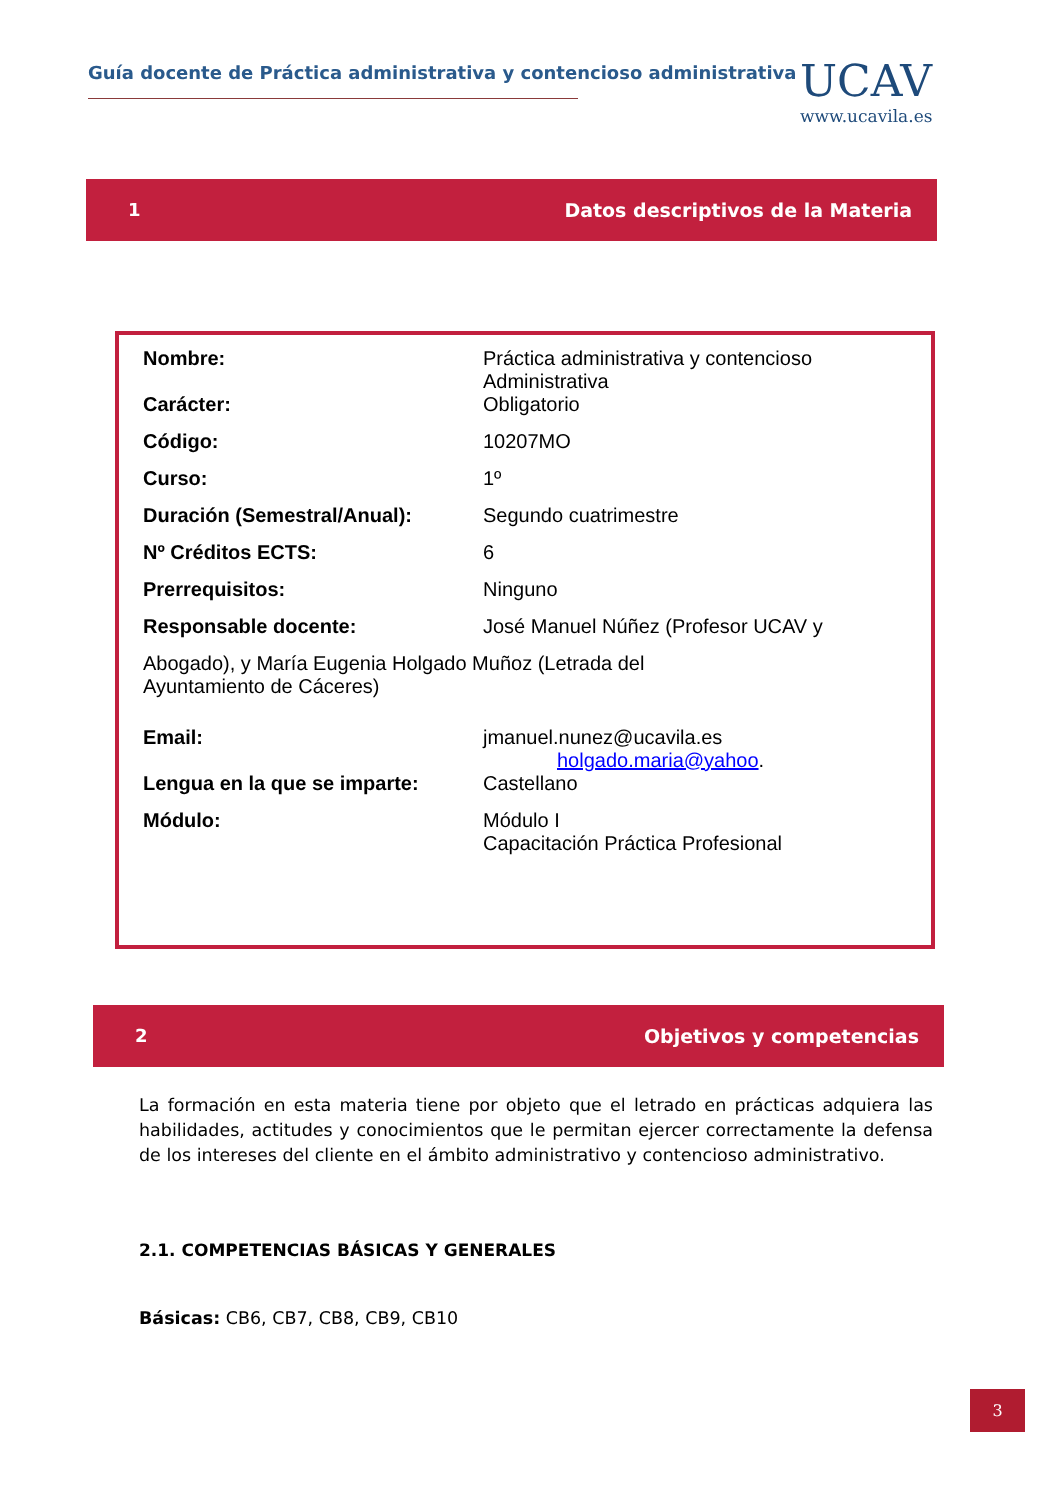Guía docente de Práctica administrativa y contencioso administrativa
UCAV
www.ucavila.es
1 Datos descriptivos de la Materia
| Nombre: | Práctica administrativa y contencioso Administrativa |
| Carácter: | Obligatorio |
| Código: | 10207MO |
| Curso: | 1º |
| Duración (Semestral/Anual): | Segundo cuatrimestre |
| Nº Créditos ECTS: | 6 |
| Prerrequisitos: | Ninguno |
| Responsable docente: | José Manuel Núñez (Profesor UCAV y |
| Abogado), y María Eugenia Holgado Muñoz (Letrada del Ayuntamiento de Cáceres) | |
| Email: | jmanuel.nunez@ucavila.es holgado.maria@yahoo . |
| Lengua en la que se imparte: | Castellano |
| Módulo: | Módulo I Capacitación Práctica Profesional |
2 Objetivos y competencias
La formación en esta materia tiene por objeto que el letrado en prácticas adquiera las habilidades, actitudes y conocimientos que le permitan ejercer correctamente la defensa de los intereses del cliente en el ámbito administrativo y contencioso administrativo.
2.1. COMPETENCIAS BÁSICAS Y GENERALES
Básicas: CB6, CB7, CB8, CB9, CB10
3